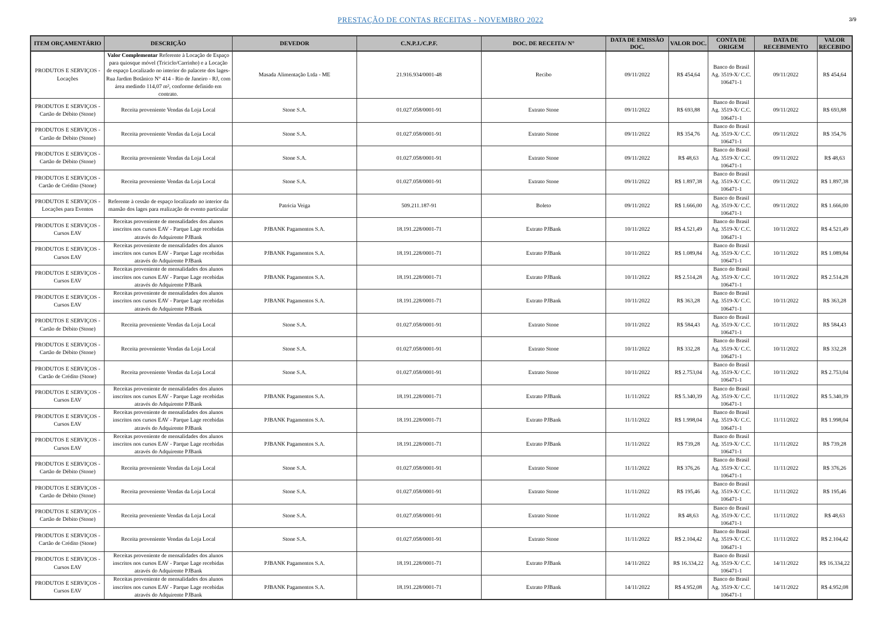PRESTAÇÃO DE CONTAS RECEITAS - NOVEMBRO 2022
3/9
| ITEM ORÇAMENTÁRIO | DESCRIÇÃO | DEVEDOR | C.N.P.J./C.P.F. | DOC. DE RECEITA/ N° | DATA DE EMISSÃO DOC. | VALOR DOC. | CONTA DE ORIGEM | DATA DE RECEBIMENTO | VALOR RECEBIDO |
| --- | --- | --- | --- | --- | --- | --- | --- | --- | --- |
| PRODUTOS E SERVIÇOS - Locações | Valor Complementar Referente à Locação de Espaço para quiosque móvel (Triciclo/Carrinho) e a Locação de espaço Localizado no interior do palacete dos lages- Rua Jardim Botânico N° 414 - Rio de Janeiro - RJ, com área medindo 114,07 m², conforme definido em contrato. | Masada Alimentação Ltda - ME | 21.916.934/0001-48 | Recibo | 09/11/2022 | R$ 454,64 | Banco do Brasil Ag. 3519-X/ C.C. 106471-1 | 09/11/2022 | R$ 454,64 |
| PRODUTOS E SERVIÇOS - Cartão de Débito (Stone) | Receita proveniente Vendas da Loja Local | Stone S.A. | 01.027.058/0001-91 | Extrato Stone | 09/11/2022 | R$ 693,88 | Banco do Brasil Ag. 3519-X/ C.C. 106471-1 | 09/11/2022 | R$ 693,88 |
| PRODUTOS E SERVIÇOS - Cartão de Débito (Stone) | Receita proveniente Vendas da Loja Local | Stone S.A. | 01.027.058/0001-91 | Extrato Stone | 09/11/2022 | R$ 354,76 | Banco do Brasil Ag. 3519-X/ C.C. 106471-1 | 09/11/2022 | R$ 354,76 |
| PRODUTOS E SERVIÇOS - Cartão de Débito (Stone) | Receita proveniente Vendas da Loja Local | Stone S.A. | 01.027.058/0001-91 | Extrato Stone | 09/11/2022 | R$ 48,63 | Banco do Brasil Ag. 3519-X/ C.C. 106471-1 | 09/11/2022 | R$ 48,63 |
| PRODUTOS E SERVIÇOS - Cartão de Crédito (Stone) | Receita proveniente Vendas da Loja Local | Stone S.A. | 01.027.058/0001-91 | Extrato Stone | 09/11/2022 | R$ 1.897,38 | Banco do Brasil Ag. 3519-X/ C.C. 106471-1 | 09/11/2022 | R$ 1.897,38 |
| PRODUTOS E SERVIÇOS - Locações para Eventos | Referente à cessão de espaço localizado no interior da mansão dos lages para realização de evento particular | Patricia Veiga | 509.211.187-91 | Boleto | 09/11/2022 | R$ 1.666,00 | Banco do Brasil Ag. 3519-X/ C.C. 106471-1 | 09/11/2022 | R$ 1.666,00 |
| PRODUTOS E SERVIÇOS - Cursos EAV | Receitas proveniente de mensalidades dos alunos inscritos nos cursos EAV - Parque Lage recebidas através do Adquirente PJBank | PJBANK Pagamentos S.A. | 18.191.228/0001-71 | Extrato PJBank | 10/11/2022 | R$ 4.521,49 | Banco do Brasil Ag. 3519-X/ C.C. 106471-1 | 10/11/2022 | R$ 4.521,49 |
| PRODUTOS E SERVIÇOS - Cursos EAV | Receitas proveniente de mensalidades dos alunos inscritos nos cursos EAV - Parque Lage recebidas através do Adquirente PJBank | PJBANK Pagamentos S.A. | 18.191.228/0001-71 | Extrato PJBank | 10/11/2022 | R$ 1.089,84 | Banco do Brasil Ag. 3519-X/ C.C. 106471-1 | 10/11/2022 | R$ 1.089,84 |
| PRODUTOS E SERVIÇOS - Cursos EAV | Receitas proveniente de mensalidades dos alunos inscritos nos cursos EAV - Parque Lage recebidas através do Adquirente PJBank | PJBANK Pagamentos S.A. | 18.191.228/0001-71 | Extrato PJBank | 10/11/2022 | R$ 2.514,28 | Banco do Brasil Ag. 3519-X/ C.C. 106471-1 | 10/11/2022 | R$ 2.514,28 |
| PRODUTOS E SERVIÇOS - Cursos EAV | Receitas proveniente de mensalidades dos alunos inscritos nos cursos EAV - Parque Lage recebidas através do Adquirente PJBank | PJBANK Pagamentos S.A. | 18.191.228/0001-71 | Extrato PJBank | 10/11/2022 | R$ 363,28 | Banco do Brasil Ag. 3519-X/ C.C. 106471-1 | 10/11/2022 | R$ 363,28 |
| PRODUTOS E SERVIÇOS - Cartão de Débito (Stone) | Receita proveniente Vendas da Loja Local | Stone S.A. | 01.027.058/0001-91 | Extrato Stone | 10/11/2022 | R$ 584,43 | Banco do Brasil Ag. 3519-X/ C.C. 106471-1 | 10/11/2022 | R$ 584,43 |
| PRODUTOS E SERVIÇOS - Cartão de Débito (Stone) | Receita proveniente Vendas da Loja Local | Stone S.A. | 01.027.058/0001-91 | Extrato Stone | 10/11/2022 | R$ 332,28 | Banco do Brasil Ag. 3519-X/ C.C. 106471-1 | 10/11/2022 | R$ 332,28 |
| PRODUTOS E SERVIÇOS - Cartão de Crédito (Stone) | Receita proveniente Vendas da Loja Local | Stone S.A. | 01.027.058/0001-91 | Extrato Stone | 10/11/2022 | R$ 2.753,04 | Banco do Brasil Ag. 3519-X/ C.C. 106471-1 | 10/11/2022 | R$ 2.753,04 |
| PRODUTOS E SERVIÇOS - Cursos EAV | Receitas proveniente de mensalidades dos alunos inscritos nos cursos EAV - Parque Lage recebidas através do Adquirente PJBank | PJBANK Pagamentos S.A. | 18.191.228/0001-71 | Extrato PJBank | 11/11/2022 | R$ 5.340,39 | Banco do Brasil Ag. 3519-X/ C.C. 106471-1 | 11/11/2022 | R$ 5.340,39 |
| PRODUTOS E SERVIÇOS - Cursos EAV | Receitas proveniente de mensalidades dos alunos inscritos nos cursos EAV - Parque Lage recebidas através do Adquirente PJBank | PJBANK Pagamentos S.A. | 18.191.228/0001-71 | Extrato PJBank | 11/11/2022 | R$ 1.998,04 | Banco do Brasil Ag. 3519-X/ C.C. 106471-1 | 11/11/2022 | R$ 1.998,04 |
| PRODUTOS E SERVIÇOS - Cursos EAV | Receitas proveniente de mensalidades dos alunos inscritos nos cursos EAV - Parque Lage recebidas através do Adquirente PJBank | PJBANK Pagamentos S.A. | 18.191.228/0001-71 | Extrato PJBank | 11/11/2022 | R$ 739,28 | Banco do Brasil Ag. 3519-X/ C.C. 106471-1 | 11/11/2022 | R$ 739,28 |
| PRODUTOS E SERVIÇOS - Cartão de Débito (Stone) | Receita proveniente Vendas da Loja Local | Stone S.A. | 01.027.058/0001-91 | Extrato Stone | 11/11/2022 | R$ 376,26 | Banco do Brasil Ag. 3519-X/ C.C. 106471-1 | 11/11/2022 | R$ 376,26 |
| PRODUTOS E SERVIÇOS - Cartão de Débito (Stone) | Receita proveniente Vendas da Loja Local | Stone S.A. | 01.027.058/0001-91 | Extrato Stone | 11/11/2022 | R$ 195,46 | Banco do Brasil Ag. 3519-X/ C.C. 106471-1 | 11/11/2022 | R$ 195,46 |
| PRODUTOS E SERVIÇOS - Cartão de Débito (Stone) | Receita proveniente Vendas da Loja Local | Stone S.A. | 01.027.058/0001-91 | Extrato Stone | 11/11/2022 | R$ 48,63 | Banco do Brasil Ag. 3519-X/ C.C. 106471-1 | 11/11/2022 | R$ 48,63 |
| PRODUTOS E SERVIÇOS - Cartão de Crédito (Stone) | Receita proveniente Vendas da Loja Local | Stone S.A. | 01.027.058/0001-91 | Extrato Stone | 11/11/2022 | R$ 2.104,42 | Banco do Brasil Ag. 3519-X/ C.C. 106471-1 | 11/11/2022 | R$ 2.104,42 |
| PRODUTOS E SERVIÇOS - Cursos EAV | Receitas proveniente de mensalidades dos alunos inscritos nos cursos EAV - Parque Lage recebidas através do Adquirente PJBank | PJBANK Pagamentos S.A. | 18.191.228/0001-71 | Extrato PJBank | 14/11/2022 | R$ 16.334,22 | Banco do Brasil Ag. 3519-X/ C.C. 106471-1 | 14/11/2022 | R$ 16.334,22 |
| PRODUTOS E SERVIÇOS - Cursos EAV | Receitas proveniente de mensalidades dos alunos inscritos nos cursos EAV - Parque Lage recebidas através do Adquirente PJBank | PJBANK Pagamentos S.A. | 18.191.228/0001-71 | Extrato PJBank | 14/11/2022 | R$ 4.952,08 | Banco do Brasil Ag. 3519-X/ C.C. 106471-1 | 14/11/2022 | R$ 4.952,08 |